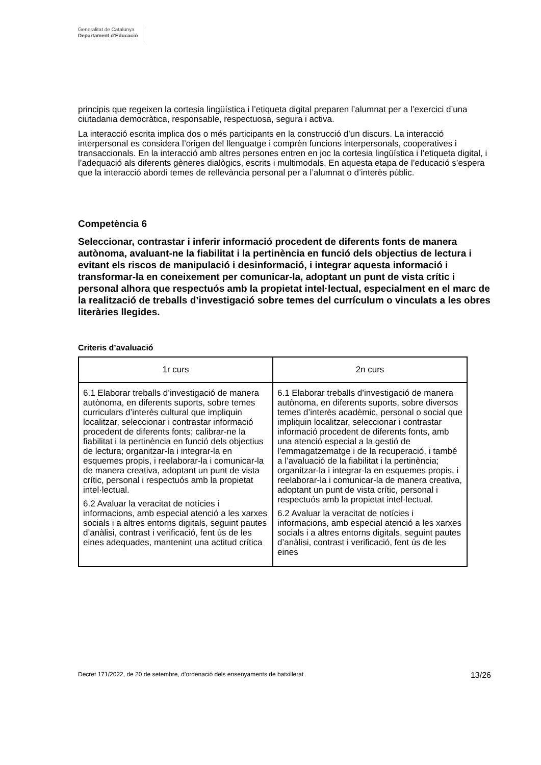Generalitat de Catalunya
Departament d’Educació
principis que regeixen la cortesia lingüística i l’etiqueta digital preparen l’alumnat per a l’exercici d’una ciutadania democràtica, responsable, respectuosa, segura i activa.
La interacció escrita implica dos o més participants en la construcció d’un discurs. La interacció interpersonal es considera l’origen del llenguatge i comprèn funcions interpersonals, cooperatives i transaccionals. En la interacció amb altres persones entren en joc la cortesia lingüística i l’etiqueta digital, i l’adequació als diferents gèneres dialògics, escrits i multimodals. En aquesta etapa de l’educació s’espera que la interacció abordi temes de rellevància personal per a l’alumnat o d’interès públic.
Competència 6
Seleccionar, contrastar i inferir informació procedent de diferents fonts de manera autònoma, avaluant-ne la fiabilitat i la pertinència en funció dels objectius de lectura i evitant els riscos de manipulació i desinformació, i integrar aquesta informació i transformar-la en coneixement per comunicar-la, adoptant un punt de vista crític i personal alhora que respectuós amb la propietat intel·lectual, especialment en el marc de la realització de treballs d’investigació sobre temes del currículum o vinculats a les obres literàries llegides.
Criteris d’avaluació
| 1r curs | 2n curs |
| --- | --- |
| 6.1 Elaborar treballs d’investigació de manera autònoma, en diferents suports, sobre temes curriculars d’interès cultural que impliquin localitzar, seleccionar i contrastar informació procedent de diferents fonts; calibrar-ne la fiabilitat i la pertinència en funció dels objectius de lectura; organitzar-la i integrar-la en esquemes propis, i reelaborar-la i comunicar-la de manera creativa, adoptant un punt de vista crític, personal i respectuós amb la propietat intel·lectual. 6.2 Avaluar la veracitat de notícies i informacions, amb especial atenció a les xarxes socials i a altres entorns digitals, seguint pautes d’anàlisi, contrast i verificació, fent ús de les eines adequades, mantenint una actitud crítica | 6.1 Elaborar treballs d’investigació de manera autònoma, en diferents suports, sobre diversos temes d’interès acadèmic, personal o social que impliquin localitzar, seleccionar i contrastar informació procedent de diferents fonts, amb una atenció especial a la gestió de l’emmagatzematge i de la recuperació, i també a l’avaluació de la fiabilitat i la pertinència; organitzar-la i integrar-la en esquemes propis, i reelaborar-la i comunicar-la de manera creativa, adoptant un punt de vista crític, personal i respectuós amb la propietat intel·lectual. 6.2 Avaluar la veracitat de notícies i informacions, amb especial atenció a les xarxes socials i a altres entorns digitals, seguint pautes d’anàlisi, contrast i verificació, fent ús de les eines |
Decret 171/2022, de 20 de setembre, d’ordenació dels ensenyaments de batxillerat 13/26